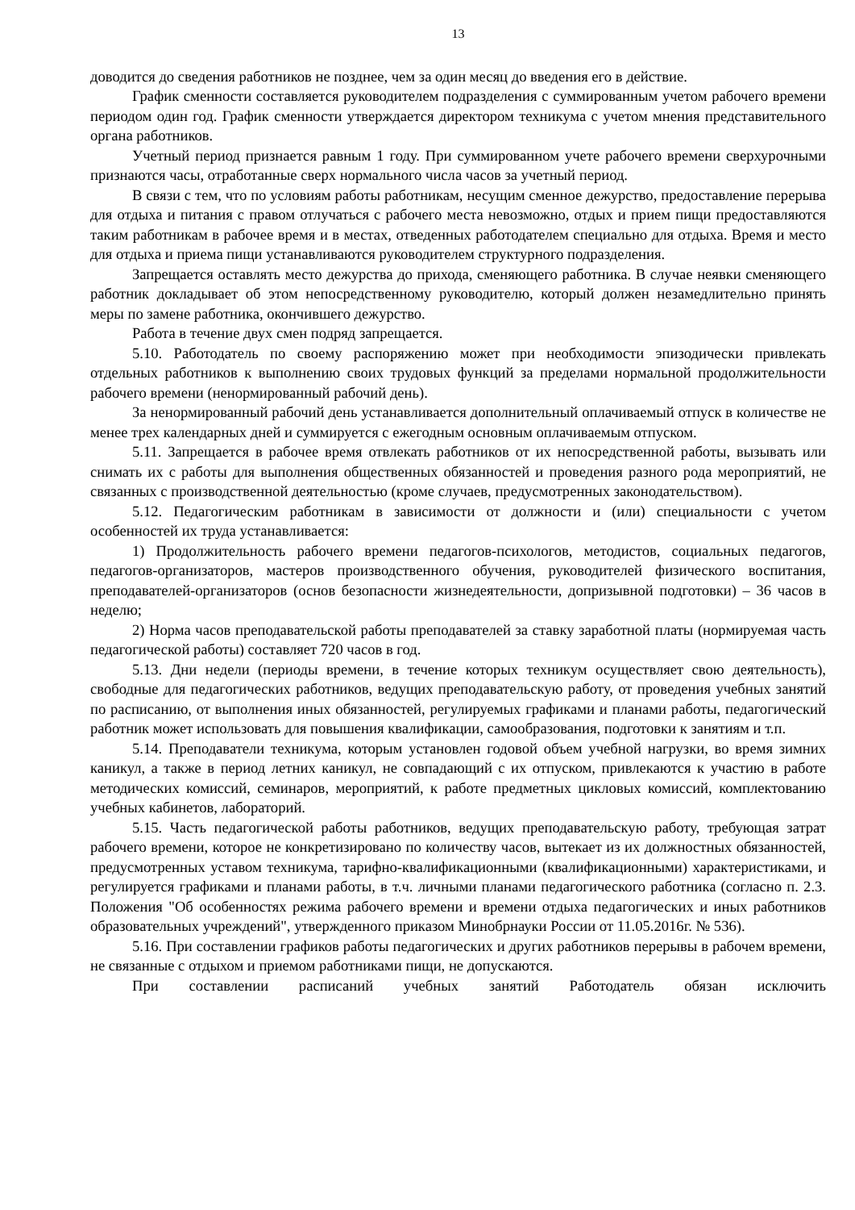13
доводится до сведения работников не позднее, чем за один месяц до введения его в действие.
График сменности составляется руководителем подразделения с суммированным учетом рабочего времени периодом один год. График сменности утверждается директором техникума с учетом мнения представительного органа работников.
Учетный период признается равным 1 году. При суммированном учете рабочего времени сверхурочными признаются часы, отработанные сверх нормального числа часов за учетный период.
В связи с тем, что по условиям работы работникам, несущим сменное дежурство, предоставление перерыва для отдыха и питания с правом отлучаться с рабочего места невозможно, отдых и прием пищи предоставляются таким работникам в рабочее время и в местах, отведенных работодателем специально для отдыха. Время и место для отдыха и приема пищи устанавливаются руководителем структурного подразделения.
Запрещается оставлять место дежурства до прихода, сменяющего работника. В случае неявки сменяющего работник докладывает об этом непосредственному руководителю, который должен незамедлительно принять меры по замене работника, окончившего дежурство.
Работа в течение двух смен подряд запрещается.
5.10. Работодатель по своему распоряжению может при необходимости эпизодически привлекать отдельных работников к выполнению своих трудовых функций за пределами нормальной продолжительности рабочего времени (ненормированный рабочий день).
За ненормированный рабочий день устанавливается дополнительный оплачиваемый отпуск в количестве не менее трех календарных дней и суммируется с ежегодным основным оплачиваемым отпуском.
5.11. Запрещается в рабочее время отвлекать работников от их непосредственной работы, вызывать или снимать их с работы для выполнения общественных обязанностей и проведения разного рода мероприятий, не связанных с производственной деятельностью (кроме случаев, предусмотренных законодательством).
5.12. Педагогическим работникам в зависимости от должности и (или) специальности с учетом особенностей их труда устанавливается:
1) Продолжительность рабочего времени педагогов-психологов, методистов, социальных педагогов, педагогов-организаторов, мастеров производственного обучения, руководителей физического воспитания, преподавателей-организаторов (основ безопасности жизнедеятельности, допризывной подготовки) – 36 часов в неделю;
2) Норма часов преподавательской работы преподавателей за ставку заработной платы (нормируемая часть педагогической работы) составляет 720 часов в год.
5.13. Дни недели (периоды времени, в течение которых техникум осуществляет свою деятельность), свободные для педагогических работников, ведущих преподавательскую работу, от проведения учебных занятий по расписанию, от выполнения иных обязанностей, регулируемых графиками и планами работы, педагогический работник может использовать для повышения квалификации, самообразования, подготовки к занятиям и т.п.
5.14. Преподаватели техникума, которым установлен годовой объем учебной нагрузки, во время зимних каникул, а также в период летних каникул, не совпадающий с их отпуском, привлекаются к участию в работе методических комиссий, семинаров, мероприятий, к работе предметных цикловых комиссий, комплектованию учебных кабинетов, лабораторий.
5.15. Часть педагогической работы работников, ведущих преподавательскую работу, требующая затрат рабочего времени, которое не конкретизировано по количеству часов, вытекает из их должностных обязанностей, предусмотренных уставом техникума, тарифно-квалификационными (квалификационными) характеристиками, и регулируется графиками и планами работы, в т.ч. личными планами педагогического работника (согласно п. 2.3. Положения "Об особенностях режима рабочего времени и времени отдыха педагогических и иных работников образовательных учреждений", утвержденного приказом Минобрнауки России от 11.05.2016г. № 536).
5.16. При составлении графиков работы педагогических и других работников перерывы в рабочем времени, не связанные с отдыхом и приемом работниками пищи, не допускаются.
При составлении расписаний учебных занятий Работодатель обязан исключить